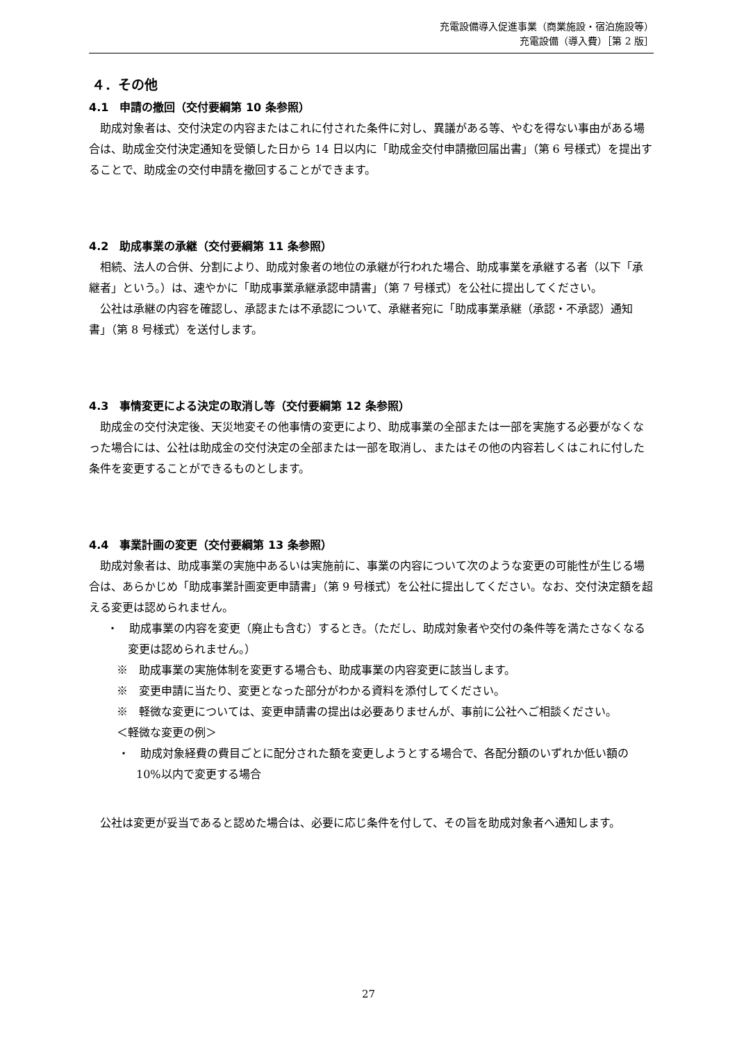充電設備導入促進事業（商業施設・宿泊施設等）
充電設備（導入費）［第 2 版］
４．その他
4.1　申請の撤回（交付要綱第 10 条参照）
助成対象者は、交付決定の内容またはこれに付された条件に対し、異議がある等、やむを得ない事由がある場合は、助成金交付決定通知を受領した日から 14 日以内に「助成金交付申請撤回届出書」（第 6 号様式）を提出することで、助成金の交付申請を撤回することができます。
4.2　助成事業の承継（交付要綱第 11 条参照）
相続、法人の合併、分割により、助成対象者の地位の承継が行われた場合、助成事業を承継する者（以下「承継者」という。）は、速やかに「助成事業承継承認申請書」（第 7 号様式）を公社に提出してください。
公社は承継の内容を確認し、承認または不承認について、承継者宛に「助成事業承継（承認・不承認）通知書」（第 8 号様式）を送付します。
4.3　事情変更による決定の取消し等（交付要綱第 12 条参照）
助成金の交付決定後、天災地変その他事情の変更により、助成事業の全部または一部を実施する必要がなくなった場合には、公社は助成金の交付決定の全部または一部を取消し、またはその他の内容若しくはこれに付した条件を変更することができるものとします。
4.4　事業計画の変更（交付要綱第 13 条参照）
助成対象者は、助成事業の実施中あるいは実施前に、事業の内容について次のような変更の可能性が生じる場合は、あらかじめ「助成事業計画変更申請書」（第 9 号様式）を公社に提出してください。なお、交付決定額を超える変更は認められません。
・　助成事業の内容を変更（廃止も含む）するとき。（ただし、助成対象者や交付の条件等を満たさなくなる変更は認められません。）
※　助成事業の実施体制を変更する場合も、助成事業の内容変更に該当します。
※　変更申請に当たり、変更となった部分がわかる資料を添付してください。
※　軽微な変更については、変更申請書の提出は必要ありませんが、事前に公社へご相談ください。
＜軽微な変更の例＞
・　助成対象経費の費目ごとに配分された額を変更しようとする場合で、各配分額のいずれか低い額の 10%以内で変更する場合
公社は変更が妥当であると認めた場合は、必要に応じ条件を付して、その旨を助成対象者へ通知します。
27